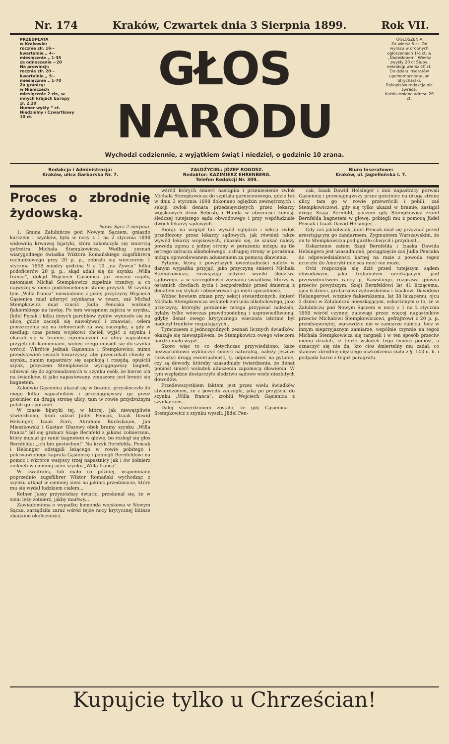Nr. 174 Kraków, Czwartek dnia 3 Sierpnia 1899. Rok VII.
PRZEDPŁATA
w Krakowie:
rocznie złr. 16·–
kwartalnie „ 4·–
miesięcznie „ 1·35
za odnoszenie –·20
Na prowincji:
rocznie złr. 20·–
kwartalnie „ 5·–
miesięcznie „ 1·70
Za granicą:
w Niemczech miesięcznie 2 złr., w innych krajach Europy zł. 2.20
Numer wykły ” ct.
Niedzielny i Czwartkowy 10 ct.
GŁOS NARODU
Wychodzi codziennie, z wyjątkiem świąt i niedziel, o godzinie 10 zrana.
OGŁOSZENIA
Za wiersz 6 ct. Od wyrazu w drobnych ogłoszeniach 1½ ct. w „Nadesłanem” Wiersz zwykły 20 ct Śluby, nekrologi wiersz 40 ct. Do działu inseratów upełnomocniony Jan Strycharski.
Rękopisów redakcja nie zwraca.
Każda zmiana adresu 20 ct.
Redakcja i Administracja:
Kraków, ulica Garbarska Nr. 7.
ZAŁOŻYCIEL: JÓZEF ROGOSZ.
Redaktor: KAZIMIERZ EHRENBERG.
Telefon Redakcji Nr. 309.
Biuro Inseratowe:
Kraków, ul. Jagiellońska l. 7.
Proces o zbrodnię żydowską.
Nowy Sącz 2 sierpnia.
1. Gmina Załubińcze pod Nowym Sączem, gniazdo karczem i szynków, była w nocy z 1 na 2 stycznia 1898 widownią krwawej bijatyki, która zakończyła się śmiercią gefreitra Michała Stempkowicza. Według zeznań wiarygodnego świadka Wiktora Romańskiego zugsführera rachunkowego przy 20 p. p., zebrało się wieczorem 1 stycznia 1898 między godziną 9 a 10 „na Żywcu“ kilku podoficerów 20 p. p., skąd udali się do szynku „Willa franca“, dokąd Wojciech Gąsienica już mocno napity, natomiast Michał Stempkowicz zupełnie trzeźwy, a co najwyżej w nieco podchmielonym stanie przyszli. W szynku tym „Willa franca“ niewiadomo z jakiej przyczyny Wojciech Gąsienica miał uderzyć szynkarza w twarz, zaś Michał Stempkowicz miał rzucić Jüdla Pencaka woźnicę fjakierskiego na ławkę. Po tem wstępnem zajściu w szynku, Jüdel Pęcak i kilku innych parobków żydów wyniosło się na ulicę, gdzie zaczęli się nawoływać i zmawiać, celem pomszczenia się na żołnierzach za swą zaczepkę, a gdy w niedługi czas potem wojskowi chcieli wyjść z szynku i ukazali się w bramie, zgromadzeni na ulicy napastnicy przyjęli ich kamieniami, wobec czego musieli się do szynku wrócić. Wkrótce jednak Gąsienica i Stempkowicz, mimo przedstawień swoich towarzyszy, aby przeczekali chwilę w szynku, zanim napastnicy się uspokoją i rozejdą, opuścili szynk, przyczem Stempkowicz wyciągnąwszy bagnet, odezwał się do zgromadzonych w szynku osób, że bierze ich na świadków, iż jako napastowany, zmuszony jest bronić się bagnetem.
Zaledwie Gąsienica ukazał się w bramie, przyskoczyło do niego kilku napastników i przeciągnąwszy go przez gościniec na drugą stronę ulicy, tam w rowie przydrożnym pobili go i poranili.
W czasie bijatyki tej, w której, jak niewątpliwie stwierdzono, brali udział Jüdel Pencak, Izaak Dawid Helsinger, Izaak Zorn, Abraham Buchsbaum, Jan Mieszkowski i Gustaw Olszowy obok bramy szynku „Willa franca“ bił się grabarz Szaje Bernfeld z jakimś żołnierzem, który musiał go ranić bagnetem w głowę, bo rozległ się głos Bernfelda: „ich bin gestochen!“ Na krzyk Bernfelda, Pencak i Helsinger odstąpili leżącego w rowie pobitego i pokrwawionego kaprala Gąsienicę i pobiegli Bernfeldowi na pomoc i wkrótce wszyscy trzej napastnicy jak i ów żołnierz zniknęli w ciemnej sieni szynku „Willa franca“.
W kwadrans, lub mało co później, wspomniany poprzednio zugsführer Wiktor Romański wychodząc z szynku utknął w ciemnej sieni na jakimś przedmiocie, który mu się wydał ludzkiem ciałem...
Kelner Jassy przyniósłszy światło, przekonał się, że w sieni leży żołnierz, jakby martwy...
Zawiadomiona o wypadku komenda wojskowa w Nowym Sączu, zarządziła zaraz wśród tejże nocy krytycznej bliższe zbadanie okoliczności,
wśród których śmierć nastąpiła i przeniesienie zwłok Michała Stempkowicza do szpitala garnizonowego, gdzie też w dniu 3 stycznia 1898 dokonano oględzin zewnętrznych i sekcji zwłok denata przedsięwziętych przez lekarzy wojskowych drów Sebestę i Handa w obecności komisji śledczej tutejszego sądu obwodowego i przy współudziale dwóch lekarzy sądowych.
Biorąc na wzgląd tak wywód oględzin i sekcji zwłok przedłożony przez lekarzy sądowych, jak również także wywód lekarzy wojskowych, okazało się, że szukać należy powodu zgonu z jednej strony w porażeniu mózgu na tle ostrego zatrucia alkoholowego, z drugiej strony w porażeniu mózgu spowodowanem aduszeniem za pomocą dławienia.
Pytanie, którą z powyższych ewentualności należy w danym wypadku przyjąć, jako przyczynę śmierci Michała Stempkowicza, rozwiązują jedynie wyniki śledztwa sądowego, a w szczególności zeznania świadków, którzy w ostatnich chwilach życia i bezpośrednio przed śmiercią z denatem się stykali i obserwować go mieli sposobność.
Wobec bowiem zmian przy sekcji stwierdzonych, śmierć Michała Stempkowicza wskutek zatrucia alkoholowego, jako przyczyny, którejby porażenie mózgu przypisać należało, byłaby tylko wówczas prawdopodobną i usprawiedliwioną, gdyby denat owego krytycznego wieczora istotnie był nadużył trunków rozpalających...
Tymczasem z jednozgodnych zeznań licznych świadków, okazuje się niewątpliwem, że Stempkowicz owego wieczora bardzo mało wypił...
Skoro więc to co dotychczas przywiedziono, każe bezwarunkowo wykluczyć śmierć naturalną, należy jeszcze rozważyć drugą ewentualność, tj. odpowiedzieć na pytanie, czy są dowody, któreby uzasadniały twierdzenie, że denat poniósł śmierć wskutek uduszenia zapomocą dławienia. W tym względzie dostarczyło śledztwo sądowe wiele niezbitych dowodów.
Przedewszystkiem faktem jest przez wielu świadków stwierdzonym, że z powodu zaczepki, jaką po przyjściu do szynku „Willa franca“, zrobili Wojciech Gąsienica z szynkarzem...
Dalej stwierdzonem zostało, że gdy Gąsienica i Stempkowicz z szynku wyszli, Jüdel Pen-
cak, Izaak Dawid Helsinger i inni napastnicy porwali Gąsienicę i przeciągnąwszy przez gościniec na drugą stronę ulicy, tam go w rowie przewrócili i pobili, zaś Stempkowiczowi, gdy się tylko ukazał w bramie, zastąpił drogę Szaja Bernfeld, poczem gdy Stempkowicz zranił Bernfelda bagnetem w głowę, pobiegli mu z pomocą Jüdel Pencak i Izaak Dawid Helsinger...
Gdy zaś jakkolwiek Jüdel Pencak miał się przyznać przed aresztującym go żandarmem, Zygmuntem Warszawskim, że on to Stempkowicza pod gardło chwycił i przydusił...
Oskarżenie zatem Szaji Bernfelda i Izaaka Dawida Helsingera jest uzasadnione, pociągnięcie zaś Jüdla Pencaka do odpowiedzialności karnej na razie z powodu tegoż ucieczki do Ameryki miejsca mieć nie może.
Otóż rozpoczęła się dziś przed tutejszym sądem obwodowym, jako trybunałem orzekającym, pod przewodnictwem radcy p. Kawskiego, rozprawa główna przeciw powyższym: Szaji Bernfeldowi lat 41 liczącemu, ojcu 6 dzieci, grabarzowi żydowskiemu i Izaakowi Dawidowi Helsingerowi, woźnicy fiakierskiemu, lat 38 liczącemu, ojcu 2 dzieci w Załubińczu mieszkającym, oskarżonym o to, że w Załubińczu pod Nowym Sączem w nocy z 1 na 2 stycznia 1898 wśród czynnej zaiewagi przez więcej napastników przeciw Michałowi Stempkowiczowi, gefrajtrowi z 20 p. p. przedsięwziętej, wprawdzie nie w zamiarze zabicia, lecz w innym nieprzyjaznym zamiarze, wspólnie czynnie na tegoż Michała Stempkowicza się targnęli i w ten sposób przeciw niemu działali, iż tenże wskutek tego śmierć poniósł, a oznaczyć się nie da, kto cios śmiertelny mu zadał, co stanowi zbrodnię ciężkiego uszkodzenia ciała z §. 143 u. k. i podpada karze z tegoż paragrafu.
Kupujcie tylko u Chrześcian!